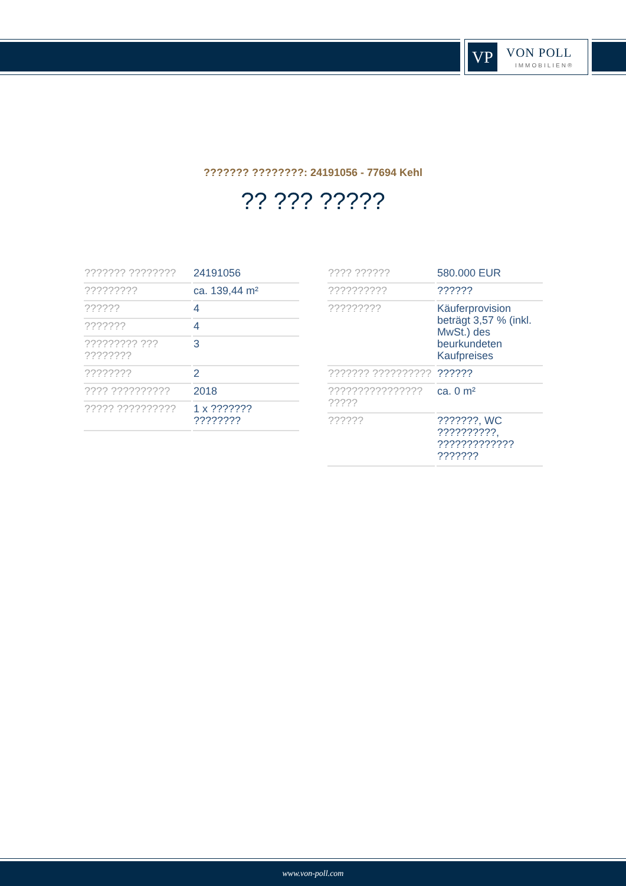VP VON POLL
IMMOBILIEN®
??????? ????????: 24191056 - 77694 Kehl
?? ??? ?????
| ??????? ???????? | 24191056 |
| ????????? | ca. 139,44 m² |
| ?????? | 4 |
| ??????? | 4 |
| ????????? ??? ???????? | 3 |
| ???????? | 2 |
| ???? ?????????? | 2018 |
| ????? ?????????? | 1 x ??????? ???????? |
| ???? ?????? | 580.000 EUR |
| ?????????? | ?????? |
| ????????? | Käuferprovision beträgt 3,57 % (inkl. MwSt.) des beurkundeten Kaufpreises |
| ??????? ?????????? | ?????? |
| ???????????????? ????? | ca. 0 m² |
| ?????? | ???????, WC ??????????, ????????????? ??????? |
www.von-poll.com